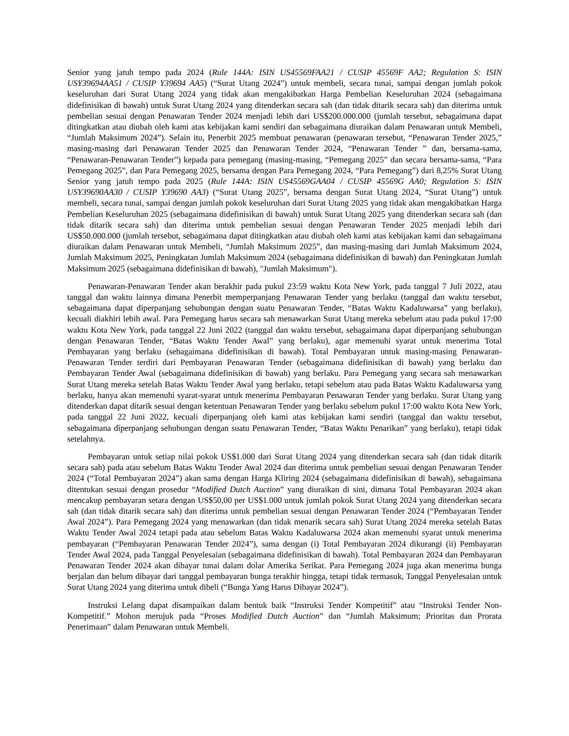Senior yang jatuh tempo pada 2024 (Rule 144A: ISIN US45569FAA21 / CUSIP 45569F AA2; Regulation S: ISIN USY39694AA51 / CUSIP Y39694 AA5) (“Surat Utang 2024”) untuk membeli, secara tunai, sampai dengan jumlah pokok keseluruhan dari Surat Utang 2024 yang tidak akan mengakibatkan Harga Pembelian Keseluruhan 2024 (sebagaimana didefinisikan di bawah) untuk Surat Utang 2024 yang ditenderkan secara sah (dan tidak ditarik secara sah) dan diterima untuk pembelian sesuai dengan Penawaran Tender 2024 menjadi lebih dari US$200.000.000 (jumlah tersebut, sebagaimana dapat ditingkatkan atau diubah oleh kami atas kebijakan kami sendiri dan sebagaimana diuraikan dalam Penawaran untuk Membeli, “Jumlah Maksimum 2024”). Selain itu, Penerbit 2025 membuat penawaran (penawaran tersebut, “Penawaran Tender 2025,” masing-masing dari Penawaran Tender 2025 dan Penawaran Tender 2024, “Penawaran Tender ” dan, bersama-sama, “Penawaran-Penawaran Tender”) kepada para pemegang (masing-masing, “Pemegang 2025” dan secara bersama-sama, “Para Pemegang 2025”, dan Para Pemegang 2025, bersama dengan Para Pemegang 2024, “Para Pemegang”) dari 8,25% Surat Utang Senior yang jatuh tempo pada 2025 (Rule 144A: ISIN US45569GAA04 / CUSIP 45569G AA0; Regulation S: ISIN USY39690AA30 / CUSIP Y39690 AA3) (“Surat Utang 2025”, bersama dengan Surat Utang 2024, “Surat Utang”) untuk membeli, secara tunai, sampai dengan jumlah pokok keseluruhan dari Surat Utang 2025 yang tidak akan mengakibatkan Harga Pembelian Keseluruhan 2025 (sebagaimana didefinisikan di bawah) untuk Surat Utang 2025 yang ditenderkan secara sah (dan tidak ditarik secara sah) dan diterima untuk pembelian sesuai dengan Penawaran Tender 2025 menjadi lebih dari US$50.000.000 (jumlah tersebut, sebagaimana dapat ditingkatkan atau diubah oleh kami atas kebijakan kami dan sebagaimana diuraikan dalam Penawaran untuk Membeli, “Jumlah Maksimum 2025”, dan masing-masing dari Jumlah Maksimum 2024, Jumlah Maksimum 2025, Peningkatan Jumlah Maksimum 2024 (sebagaimana didefinisikan di bawah) dan Peningkatan Jumlah Maksimum 2025 (sebagaimana didefinisikan di bawah), "Jumlah Maksimum").
Penawaran-Penawaran Tender akan berakhir pada pukul 23:59 waktu Kota New York, pada tanggal 7 Juli 2022, atau tanggal dan waktu lainnya dimana Penerbit memperpanjang Penawaran Tender yang berlaku (tanggal dan waktu tersebut, sebagaimana dapat diperpanjang sehubungan dengan suatu Penawaran Tender, “Batas Waktu Kadaluwarsa” yang berlaku), kecuali diakhiri lebih awal. Para Pemegang harus secara sah menawarkan Surat Utang mereka sebelum atau pada pukul 17:00 waktu Kota New York, pada tanggal 22 Juni 2022 (tanggal dan waktu tersebut, sebagaimana dapat diperpanjang sehubungan dengan Penawaran Tender, “Batas Waktu Tender Awal” yang berlaku), agar memenuhi syarat untuk menerima Total Pembayaran yang berlaku (sebagaimana didefinisikan di bawah). Total Pembayaran untuk masing-masing Penawaran-Penawaran Tender terdiri dari Pembayaran Penawaran Tender (sebagaimana didefinisikan di bawah) yang berlaku dan Pembayaran Tender Awal (sebagaimana didefinisikan di bawah) yang berlaku. Para Pemegang yang secara sah menawarkan Surat Utang mereka setelah Batas Waktu Tender Awal yang berlaku, tetapi sebelum atau pada Batas Waktu Kadaluwarsa yang berlaku, hanya akan memenuhi syarat-syarat untuk menerima Pembayaran Penawaran Tender yang berlaku. Surat Utang yang ditenderkan dapat ditarik sesuai dengan ketentuan Penawaran Tender yang berlaku sebelum pukul 17:00 waktu Kota New York, pada tanggal 22 Juni 2022, kecuali diperpanjang oleh kami atas kebijakan kami sendiri (tanggal dan waktu tersebut, sebagaimana diperpanjang sehubungan dengan suatu Penawaran Tender, “Batas Waktu Penarikan” yang berlaku), tetapi tidak setelahnya.
Pembayaran untuk setiap nilai pokok US$1.000 dari Surat Utang 2024 yang ditenderkan secara sah (dan tidak ditarik secara sah) pada atau sebelum Batas Waktu Tender Awal 2024 dan diterima untuk pembelian sesuai dengan Penawaran Tender 2024 (“Total Pembayaran 2024”) akan sama dengan Harga Kliring 2024 (sebagaimana didefinisikan di bawah), sebagaimana ditentukan sesuai dengan prosedur “Modified Dutch Auction” yang diuraikan di sini, dimana Total Pembayaran 2024 akan mencakup pembayaran setara dengan US$50,00 per US$1.000 untuk jumlah pokok Surat Utang 2024 yang ditenderkan secara sah (dan tidak ditarik secara sah) dan diterima untuk pembelian sesuai dengan Penawaran Tender 2024 (“Pembayaran Tender Awal 2024”). Para Pemegang 2024 yang menawarkan (dan tidak menarik secara sah) Surat Utang 2024 mereka setelah Batas Waktu Tender Awal 2024 tetapi pada atau sebelum Batas Waktu Kadaluwarsa 2024 akan memenuhi syarat untuk menerima pembayaran (“Pembayaran Penawaran Tender 2024”), sama dengan (i) Total Pembayaran 2024 dikurangi (ii) Pembayaran Tender Awal 2024, pada Tanggal Penyelesaian (sebagaimana didefinisikan di bawah). Total Pembayaran 2024 dan Pembayaran Penawaran Tender 2024 akan dibayar tunai dalam dolar Amerika Serikat. Para Pemegang 2024 juga akan menerima bunga berjalan dan belum dibayar dari tanggal pembayaran bunga terakhir hingga, tetapi tidak termasuk, Tanggal Penyelesaian untuk Surat Utang 2024 yang diterima untuk dibeli (“Bunga Yang Harus Dibayar 2024”).
Instruksi Lelang dapat disampaikan dalam bentuk baik “Instruksi Tender Kompetitif” atau “Instruksi Tender Non-Kompetitif.” Mohon merujuk pada “Proses Modified Dutch Auction” dan “Jumlah Maksimum; Prioritas dan Prorata Penerimaan” dalam Penawaran untuk Membeli.